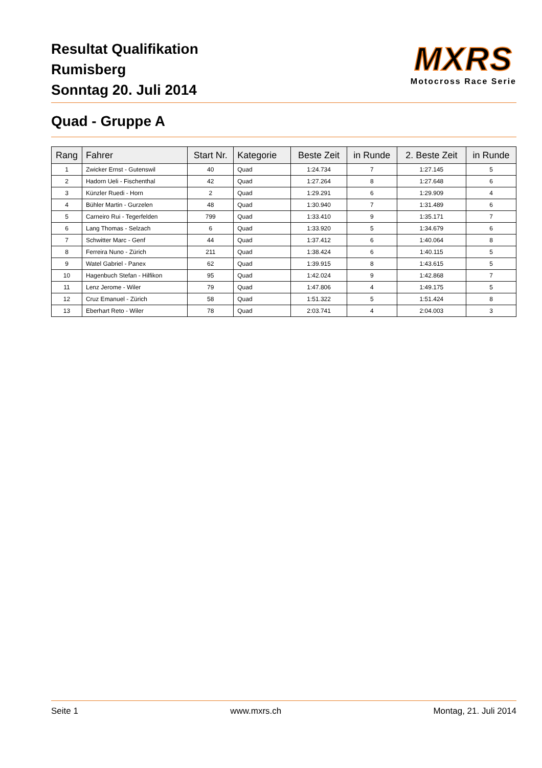Resultat Qualifikation
Rumisberg
Sonntag 20. Juli 2014
MXRS
Motocross Race Serie
Quad - Gruppe A
| Rang | Fahrer | Start Nr. | Kategorie | Beste Zeit | in Runde | 2. Beste Zeit | in Runde |
| --- | --- | --- | --- | --- | --- | --- | --- |
| 1 | Zwicker Ernst - Gutenswil | 40 | Quad | 1:24.734 | 7 | 1:27.145 | 5 |
| 2 | Hadorn Ueli - Fischenthal | 42 | Quad | 1:27.264 | 8 | 1:27.648 | 6 |
| 3 | Künzler Ruedi - Horn | 2 | Quad | 1:29.291 | 6 | 1:29.909 | 4 |
| 4 | Bühler Martin - Gurzelen | 48 | Quad | 1:30.940 | 7 | 1:31.489 | 6 |
| 5 | Carneiro Rui - Tegerfelden | 799 | Quad | 1:33.410 | 9 | 1:35.171 | 7 |
| 6 | Lang Thomas - Selzach | 6 | Quad | 1:33.920 | 5 | 1:34.679 | 6 |
| 7 | Schwitter Marc - Genf | 44 | Quad | 1:37.412 | 6 | 1:40.064 | 8 |
| 8 | Ferreira Nuno - Zürich | 211 | Quad | 1:38.424 | 6 | 1:40.115 | 5 |
| 9 | Watel Gabriel - Panex | 62 | Quad | 1:39.915 | 8 | 1:43.615 | 5 |
| 10 | Hagenbuch Stefan - Hilfikon | 95 | Quad | 1:42.024 | 9 | 1:42.868 | 7 |
| 11 | Lenz Jerome - Wiler | 79 | Quad | 1:47.806 | 4 | 1:49.175 | 5 |
| 12 | Cruz Emanuel - Zürich | 58 | Quad | 1:51.322 | 5 | 1:51.424 | 8 |
| 13 | Eberhart Reto - Wiler | 78 | Quad | 2:03.741 | 4 | 2:04.003 | 3 |
Seite 1 www.mxrs.ch Montag, 21. Juli 2014